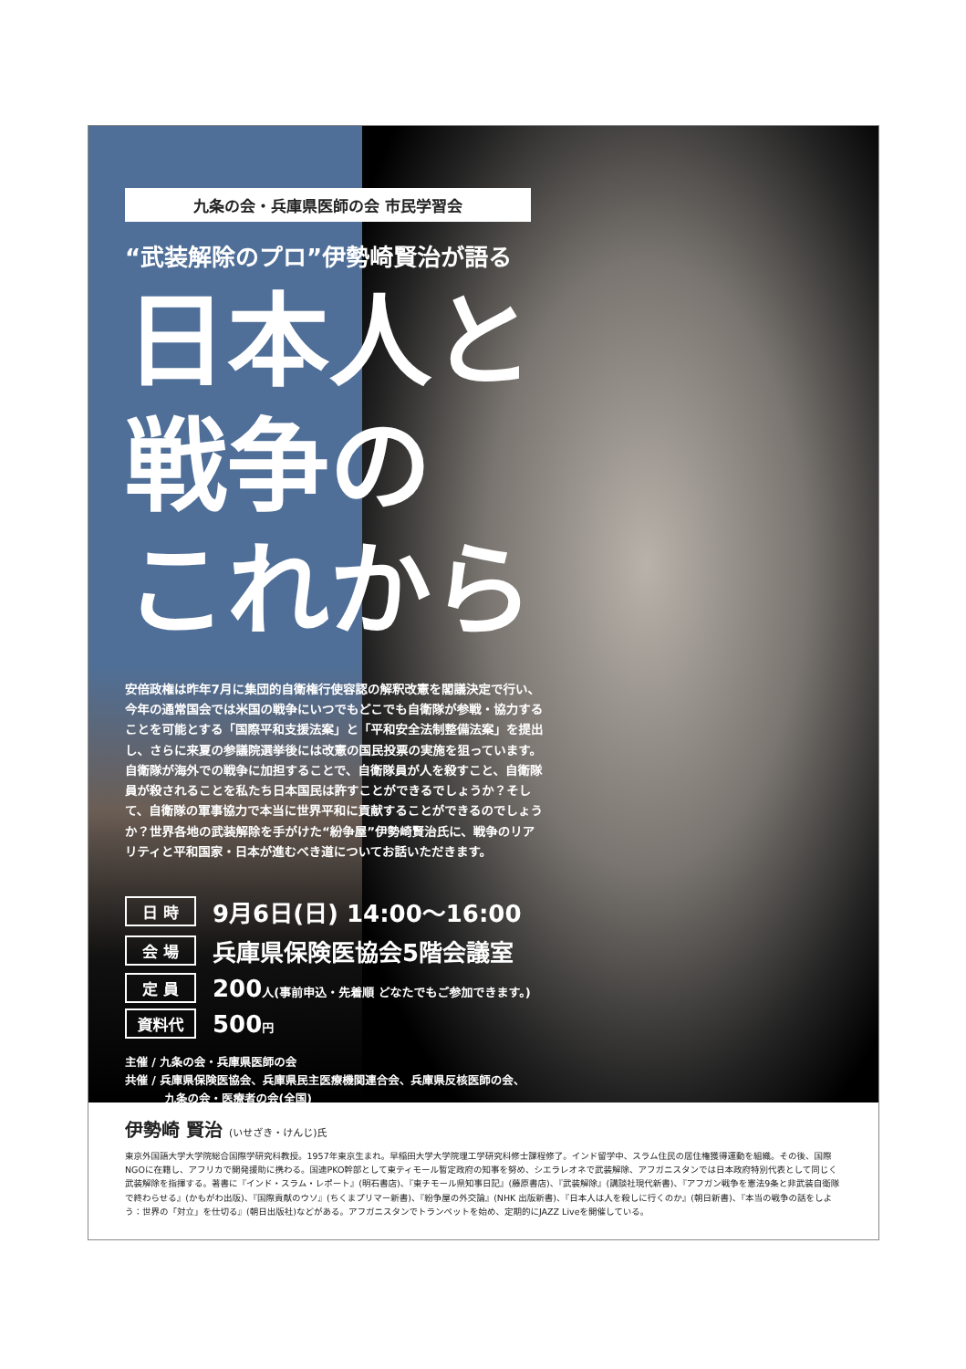九条の会・兵庫県医師の会 市民学習会
“武装解除のプロ”伊勢崎賢治が語る
日本人と
戦争の
これから
安倍政権は昨年7月に集団的自衛権行使容認の解釈改憲を閣議決定で行い、今年の通常国会では米国の戦争にいつでもどこでも自衛隊が参戦・協力することを可能とする「国際平和支援法案」と「平和安全法制整備法案」を提出し、さらに来夏の参議院選挙後には改憲の国民投票の実施を狙っています。自衛隊が海外での戦争に加担することで、自衛隊員が人を殺すこと、自衛隊員が殺されることを私たち日本国民は許すことができるでしょうか？そして、自衛隊の軍事協力で本当に世界平和に貢献することができるのでしょうか？世界各地の武装解除を手がけた“紛争屋”伊勢崎賢治氏に、戦争のリアリティと平和国家・日本が進むべき道についてお話いただきます。
日 時 9月6日(日) 14:00～16:00
会 場 兵庫県保険医協会5階会議室
定 員 200人(事前申込・先着順 どなたでもご参加できます。)
資料代 500円
主催 / 九条の会・兵庫県医師の会
共催 / 兵庫県保険医協会、兵庫県民主医療機関連合会、兵庫県反核医師の会、
九条の会・医療者の会(全国)
伊勢崎 賢治 (いせざき・けんじ)氏
東京外国語大学大学院総合国際学研究科教授。1957年東京生まれ。早稲田大学大学院理工学研究科修士課程修了。インド留学中、スラム住民の居住権獲得運動を組織。その後、国際NGOに在籍し、アフリカで開発援助に携わる。国連PKO幹部として東ティモール暫定政府の知事を努め、シエラレオネで武装解除、アフガニスタンでは日本政府特別代表として同じく武装解除を指揮する。著書に『インド・スラム・レポート』(明石書店)、『東チモール県知事日記』(藤原書店)、『武装解除』(講談社現代新書)、『アフガン戦争を憲法9条と非武装自衛隊で終わらせる』(かもがわ出版)、『国際貢献のウソ』(ちくまプリマー新書)、『紛争屋の外交論』(NHK 出版新書)、『日本人は人を殺しに行くのか』(朝日新書)、『本当の戦争の話をしよう：世界の「対立」を仕切る』(朝日出版社)などがある。アフガニスタンでトランペットを始め、定期的にJAZZ Liveを開催している。